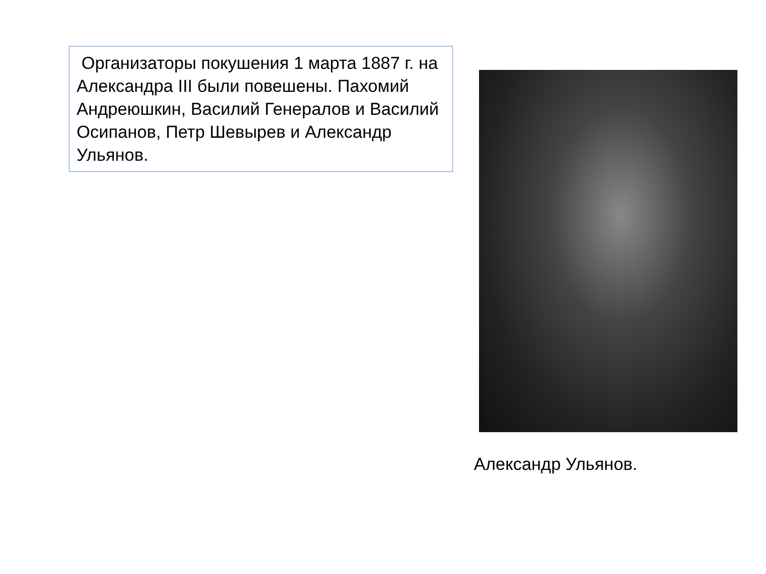Организаторы покушения 1 марта 1887 г. на Александра III были повешены. Пахомий Андреюшкин, Василий Генералов и Василий Осипанов, Петр Шевырев и Александр Ульянов.
Александр Ульянов.